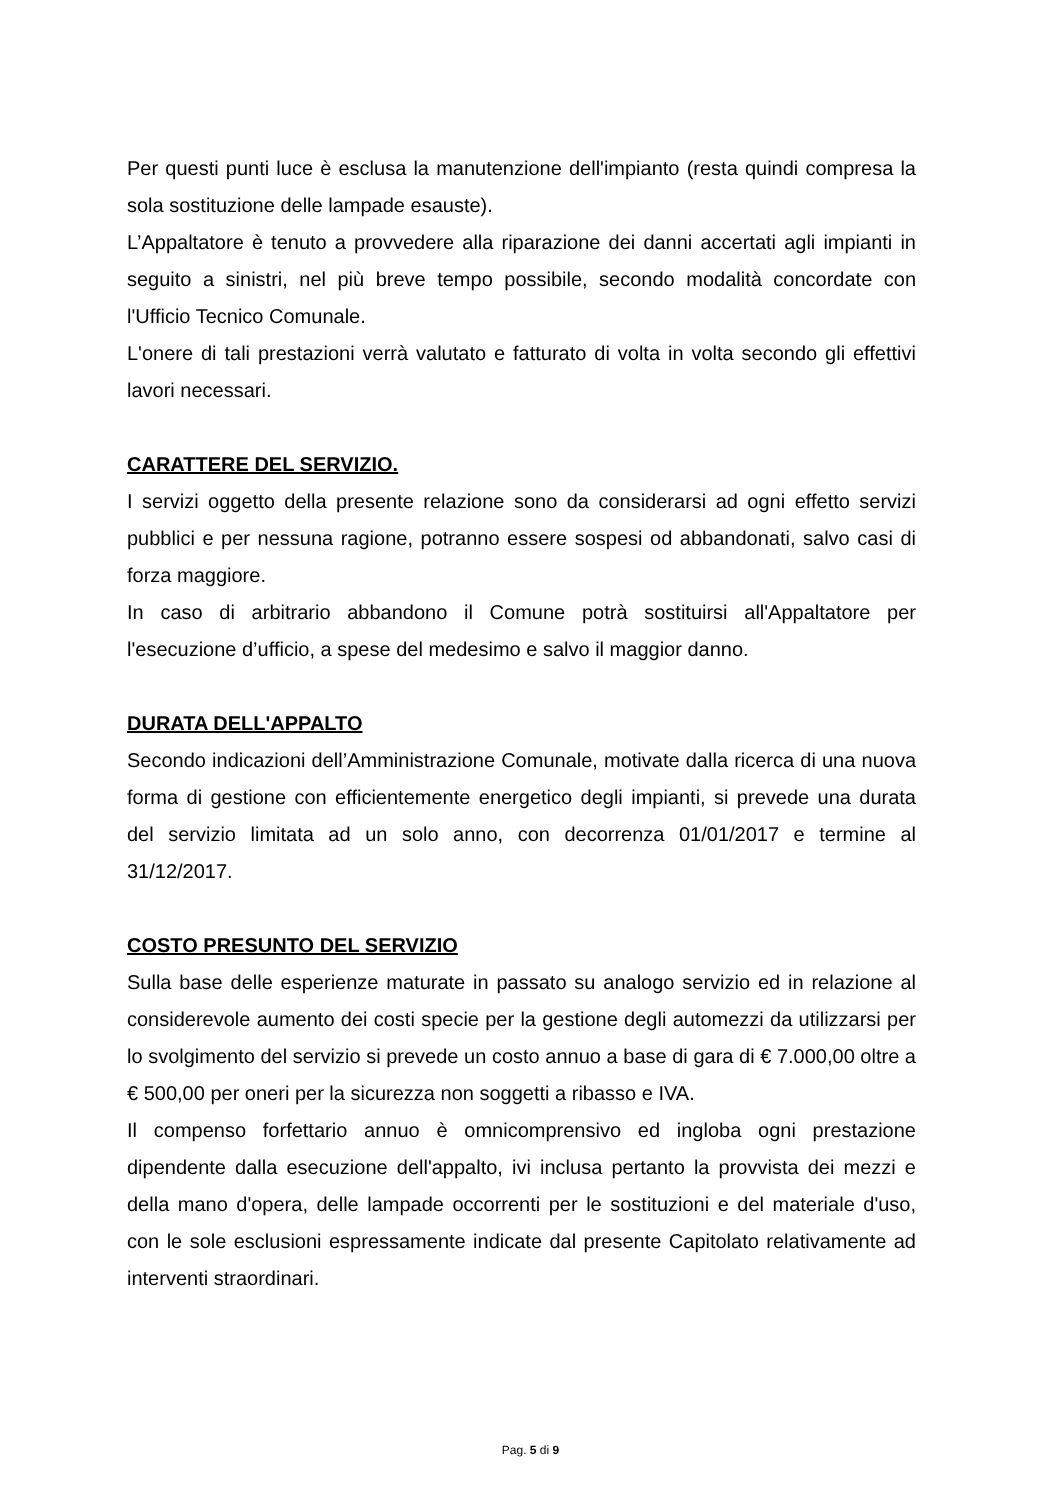Per questi punti luce è esclusa la manutenzione dell'impianto (resta quindi compresa la sola sostituzione delle lampade esauste).
L’Appaltatore è tenuto a provvedere alla riparazione dei danni accertati agli impianti in seguito a sinistri, nel più breve tempo possibile, secondo modalità concordate con l'Ufficio Tecnico Comunale.
L'onere di tali prestazioni verrà valutato e fatturato di volta in volta secondo gli effettivi lavori necessari.
CARATTERE DEL SERVIZIO.
I servizi oggetto della presente relazione sono da considerarsi ad ogni effetto servizi pubblici e per nessuna ragione, potranno essere sospesi od abbandonati, salvo casi di forza maggiore.
In caso di arbitrario abbandono il Comune potrà sostituirsi all'Appaltatore per l'esecuzione d’ufficio, a spese del medesimo e salvo il maggior danno.
DURATA DELL'APPALTO
Secondo indicazioni dell’Amministrazione Comunale, motivate dalla ricerca di una nuova forma di gestione con efficientemente energetico degli impianti, si prevede una durata del servizio limitata ad un solo anno, con decorrenza 01/01/2017 e termine al 31/12/2017.
COSTO PRESUNTO DEL SERVIZIO
Sulla base delle esperienze maturate in passato su analogo servizio ed in relazione al considerevole aumento dei costi specie per la gestione degli automezzi da utilizzarsi per lo svolgimento del servizio si prevede un costo annuo a base di gara di € 7.000,00 oltre a € 500,00 per oneri per la sicurezza non soggetti a ribasso e IVA.
Il compenso forfettario annuo è omnicomprensivo ed ingloba ogni prestazione dipendente dalla esecuzione dell'appalto, ivi inclusa pertanto la provvista dei mezzi e della mano d'opera, delle lampade occorrenti per le sostituzioni e del materiale d'uso, con le sole esclusioni espressamente indicate dal presente Capitolato relativamente ad interventi straordinari.
Pag. 5 di 9